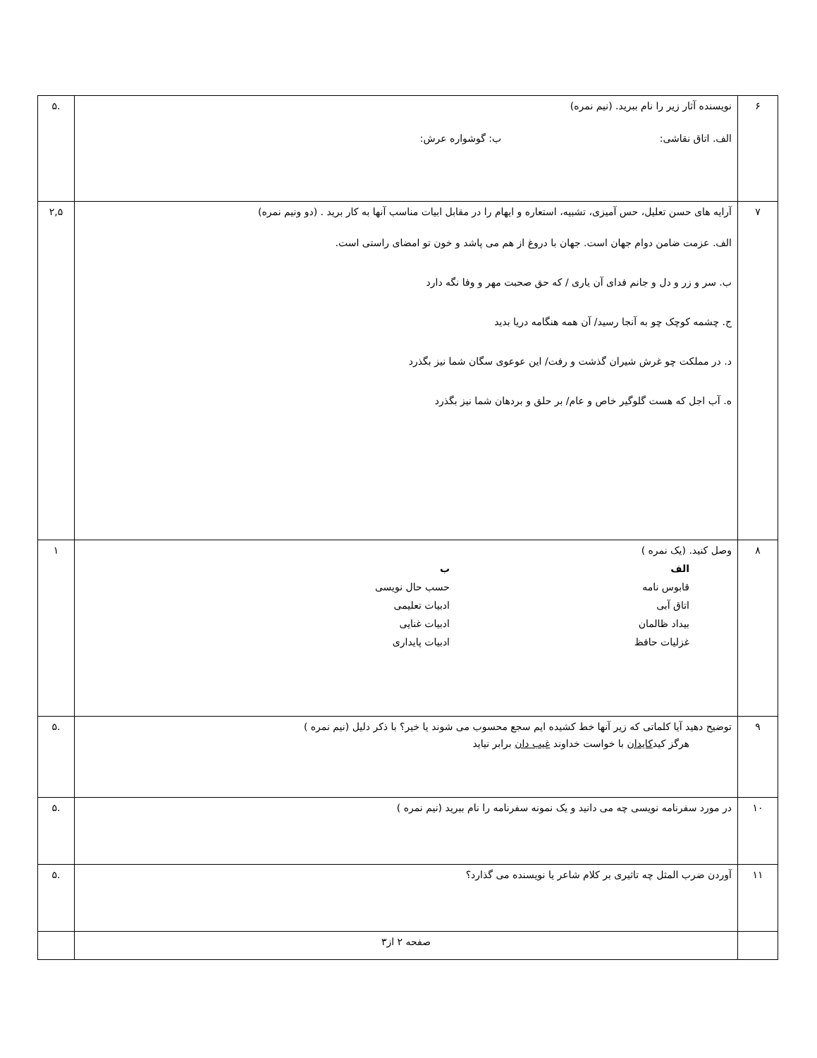| ۶ | نویسنده آثار زیر را نام ببرید. (نیم نمره) الف. اتاق نقاشی: ب: گوشواره عرش: | .۵ |
| ۷ | آرایه های حسن تعلیل، حس آمیزی، تشبیه، استعاره و ایهام را در مقابل ابیات مناسب آنها به کار برید . (دو ونیم نمره) الف. عزمت ضامن دوام جهان است. جهان با دروغ از هم می پاشد و خون تو امضای راستی است. ب. سر و زر و دل و جانم فدای آن یاری / که حق صحبت مهر و وفا نگه دارد ج. چشمه کوچک چو به آنجا رسید/ آن همه هنگامه دریا بدید د. در مملکت چو غرش شیران گذشت و رفت/ این عوعوی سگان شما نیز بگذرد ه. آب اجل که هست گلوگیر خاص و عام/ بر حلق و بردهان شما نیز بگذرد | ۲,۵ |
| ۸ | وصل کنید. (یک نمره ) الف قابوس نامه اتاق آبی بیداد ظالمان غزلیات حافظ ب حسب حال نویسی ادبیات تعلیمی ادبیات غنایی ادبیات پایداری | ۱ |
| ۹ | توضیح دهید آیا کلماتی که زیر آنها خط کشیده ایم سجع محسوب می شوند یا خیر؟ با ذکر دلیل (نیم نمره ) هرگز کید کایدان با خواست خداوند غیب دان برابر نیاید | .۵ |
| ۱۰ | در مورد سفرنامه نویسی چه می دانید و یک نمونه سفرنامه را نام ببرید (نیم نمره ) | .۵ |
| ۱۱ | آوردن ضرب المثل چه تاثیری بر کلام شاعر یا نویسنده می گذارد؟ | .۵ |
| | صفحه ۲ از۳ | |